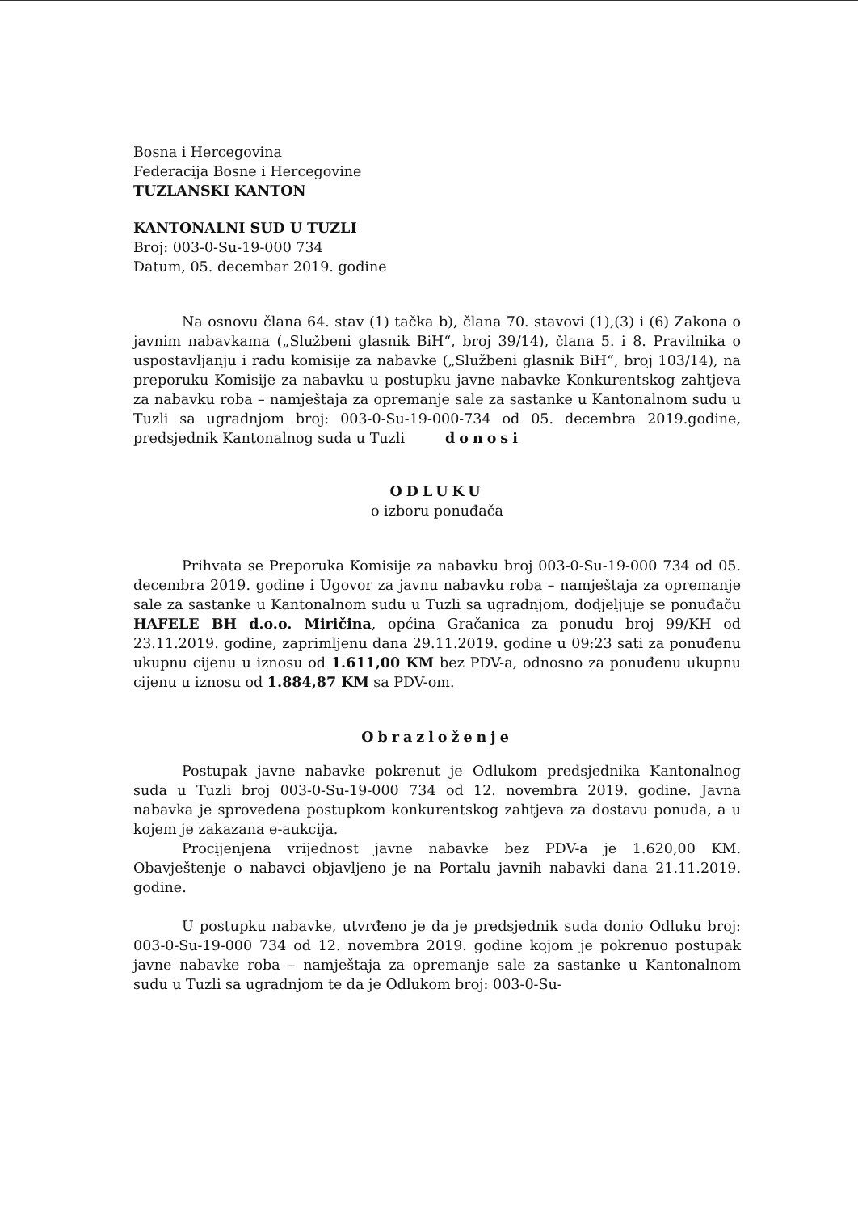Bosna i Hercegovina
Federacija Bosne i Hercegovine
TUZLANSKI KANTON
KANTONALNI SUD U TUZLI
Broj: 003-0-Su-19-000 734
Datum, 05. decembar 2019. godine
Na osnovu člana 64. stav (1) tačka b), člana 70. stavovi (1),(3) i (6) Zakona o javnim nabavkama („Službeni glasnik BiH“, broj 39/14), člana 5. i 8. Pravilnika o uspostavljanju i radu komisije za nabavke („Službeni glasnik BiH“, broj 103/14), na preporuku Komisije za nabavku u postupku javne nabavke Konkurentskog zahtjeva za nabavku roba – namještaja za opremanje sale za sastanke u Kantonalnom sudu u Tuzli sa ugradnjom broj: 003-0-Su-19-000-734 od 05. decembra 2019.godine, predsjednik Kantonalnog suda u Tuzli donosi
ODLUKU
o izboru ponuđača
Prihvata se Preporuka Komisije za nabavku broj 003-0-Su-19-000 734 od 05. decembra 2019. godine i Ugovor za javnu nabavku roba – namještaja za opremanje sale za sastanke u Kantonalnom sudu u Tuzli sa ugradnjom, dodjeljuje se ponuđaču HAFELE BH d.o.o. Miričina, općina Gračanica za ponudu broj 99/KH od 23.11.2019. godine, zaprimljenu dana 29.11.2019. godine u 09:23 sati za ponuđenu ukupnu cijenu u iznosu od 1.611,00 KM bez PDV-a, odnosno za ponuđenu ukupnu cijenu u iznosu od 1.884,87 KM sa PDV-om.
Obrazloženje
Postupak javne nabavke pokrenut je Odlukom predsjednika Kantonalnog suda u Tuzli broj 003-0-Su-19-000 734 od 12. novembra 2019. godine. Javna nabavka je sprovedena postupkom konkurentskog zahtjeva za dostavu ponuda, a u kojem je zakazana e-aukcija.
Procijenjena vrijednost javne nabavke bez PDV-a je 1.620,00 KM. Obavještenje o nabavci objavljeno je na Portalu javnih nabavki dana 21.11.2019. godine.
U postupku nabavke, utvrđeno je da je predsjednik suda donio Odluku broj: 003-0-Su-19-000 734 od 12. novembra 2019. godine kojom je pokrenuo postupak javne nabavke roba – namještaja za opremanje sale za sastanke u Kantonalnom sudu u Tuzli sa ugradnjom te da je Odlukom broj: 003-0-Su-